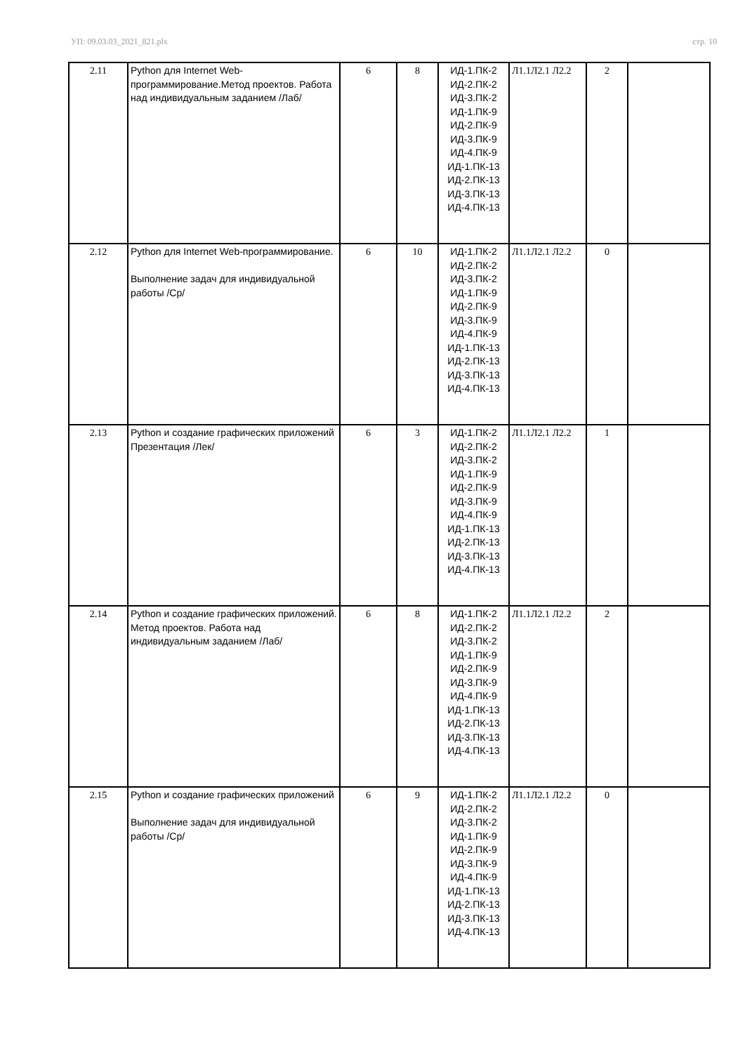УП: 09.03.03_2021_821.plx стр. 10
| 2.11 | Python для Internet Web-программирование.Метод проектов. Работа над индивидуальным заданием /Лаб/ | 6 | 8 | ИД-1.ПК-2 ИД-2.ПК-2 ИД-3.ПК-2 ИД-1.ПК-9 ИД-2.ПК-9 ИД-3.ПК-9 ИД-4.ПК-9 ИД-1.ПК-13 ИД-2.ПК-13 ИД-3.ПК-13 ИД-4.ПК-13 | Л1.1Л2.1 Л2.2 | 2 | |
| 2.12 | Python для Internet Web-программирование. Выполнение задач для индивидуальной работы /Ср/ | 6 | 10 | ИД-1.ПК-2 ИД-2.ПК-2 ИД-3.ПК-2 ИД-1.ПК-9 ИД-2.ПК-9 ИД-3.ПК-9 ИД-4.ПК-9 ИД-1.ПК-13 ИД-2.ПК-13 ИД-3.ПК-13 ИД-4.ПК-13 | Л1.1Л2.1 Л2.2 | 0 | |
| 2.13 | Python и создание графических приложений Презентация /Лек/ | 6 | 3 | ИД-1.ПК-2 ИД-2.ПК-2 ИД-3.ПК-2 ИД-1.ПК-9 ИД-2.ПК-9 ИД-3.ПК-9 ИД-4.ПК-9 ИД-1.ПК-13 ИД-2.ПК-13 ИД-3.ПК-13 ИД-4.ПК-13 | Л1.1Л2.1 Л2.2 | 1 | |
| 2.14 | Python и создание графических приложений. Метод проектов. Работа над индивидуальным заданием /Лаб/ | 6 | 8 | ИД-1.ПК-2 ИД-2.ПК-2 ИД-3.ПК-2 ИД-1.ПК-9 ИД-2.ПК-9 ИД-3.ПК-9 ИД-4.ПК-9 ИД-1.ПК-13 ИД-2.ПК-13 ИД-3.ПК-13 ИД-4.ПК-13 | Л1.1Л2.1 Л2.2 | 2 | |
| 2.15 | Python и создание графических приложений Выполнение задач для индивидуальной работы /Ср/ | 6 | 9 | ИД-1.ПК-2 ИД-2.ПК-2 ИД-3.ПК-2 ИД-1.ПК-9 ИД-2.ПК-9 ИД-3.ПК-9 ИД-4.ПК-9 ИД-1.ПК-13 ИД-2.ПК-13 ИД-3.ПК-13 ИД-4.ПК-13 | Л1.1Л2.1 Л2.2 | 0 | |